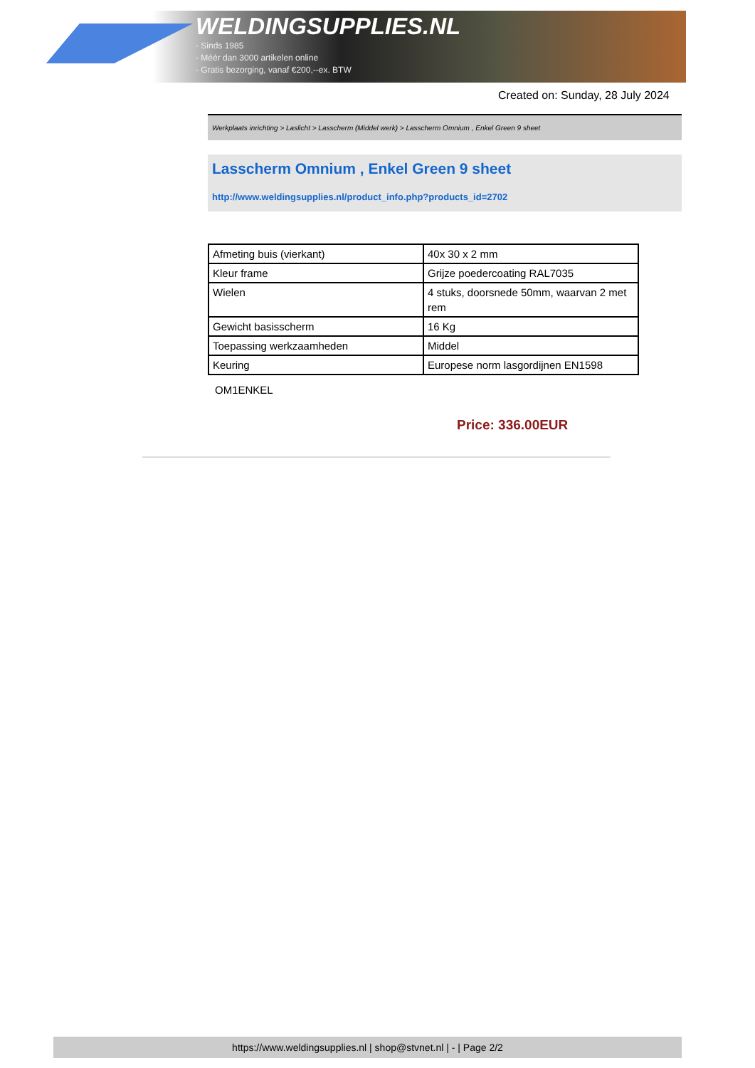WELDINGSUPPLIES.NL
- Sinds 1985
- Méér dan 3000 artikelen online
- Gratis bezorging, vanaf €200,--ex. BTW
Created on: Sunday, 28 July 2024
Werkplaats inrichting > Laslicht > Lasscherm (Middel werk) > Lasscherm Omnium , Enkel Green 9 sheet
Lasscherm Omnium , Enkel Green 9 sheet
http://www.weldingsupplies.nl/product_info.php?products_id=2702
| Afmeting buis (vierkant) | 40x 30 x 2 mm |
| Kleur frame | Grijze poedercoating RAL7035 |
| Wielen | 4 stuks, doorsnede 50mm, waarvan 2 met rem |
| Gewicht basisscherm | 16 Kg |
| Toepassing werkzaamheden | Middel |
| Keuring | Europese norm lasgordijnen EN1598 |
OM1ENKEL
Price: 336.00EUR
https://www.weldingsupplies.nl | shop@stvnet.nl | - | Page 2/2